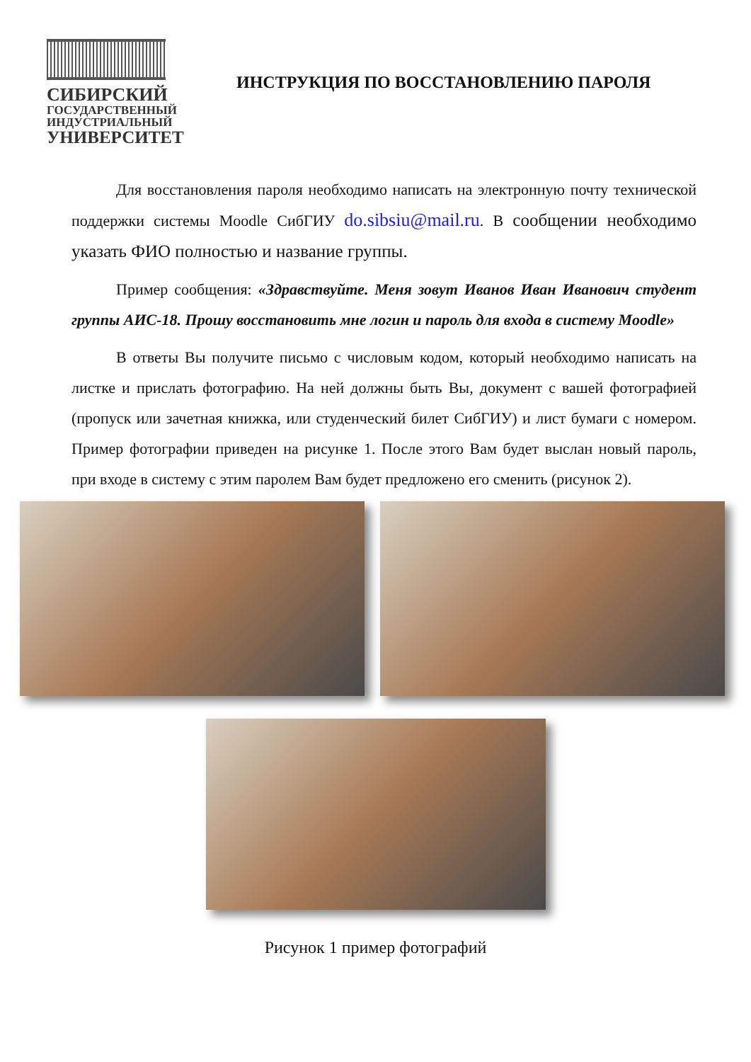СИБИРСКИЙ
ГОСУДАРСТВЕННЫЙ
ИНДУСТРИАЛЬНЫЙ
УНИВЕРСИТЕТ
ИНСТРУКЦИЯ ПО ВОССТАНОВЛЕНИЮ ПАРОЛЯ
Для восстановления пароля необходимо написать на электронную почту технической поддержки системы Moodle СибГИУ do.sibsiu@mail.ru. В сообщении необходимо указать ФИО полностью и название группы.
Пример сообщения: «Здравствуйте. Меня зовут Иванов Иван Иванович студент группы АИС-18. Прошу восстановить мне логин и пароль для входа в систему Moodle»
В ответы Вы получите письмо с числовым кодом, который необходимо написать на листке и прислать фотографию. На ней должны быть Вы, документ с вашей фотографией (пропуск или зачетная книжка, или студенческий билет СибГИУ) и лист бумаги с номером. Пример фотографии приведен на рисунке 1. После этого Вам будет выслан новый пароль, при входе в систему с этим паролем Вам будет предложено его сменить (рисунок 2).
Рисунок 1 пример фотографий